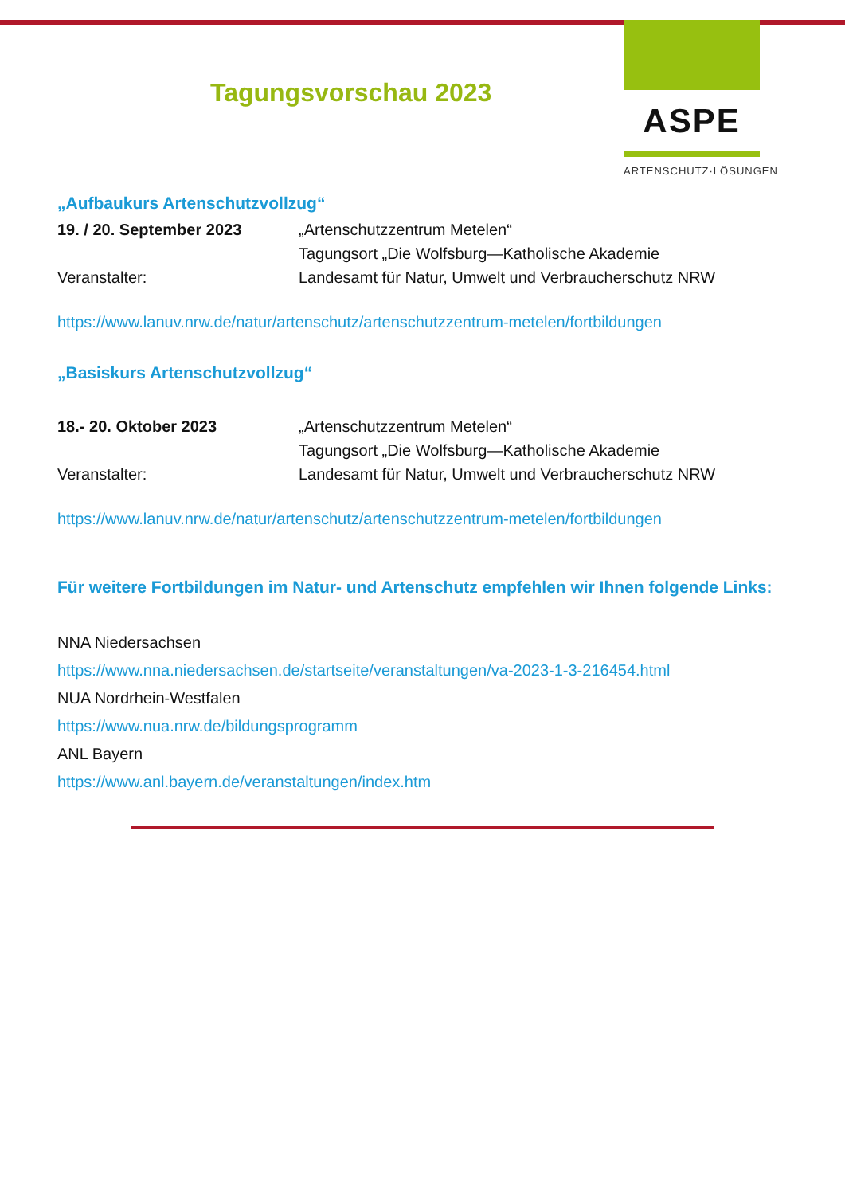ASPE
ARTENSCHUTZ·LÖSUNGEN
Tagungsvorschau 2023
„Aufbaukurs Artenschutzvollzug“
19. / 20. September 2023 „Artenschutzzentrum Metelen“
Tagungsort „Die Wolfsburg—Katholische Akademie
Veranstalter: Landesamt für Natur, Umwelt und Verbraucherschutz NRW
https://www.lanuv.nrw.de/natur/artenschutz/artenschutzzentrum-metelen/fortbildungen
„Basiskurs Artenschutzvollzug“
18.- 20. Oktober 2023 „Artenschutzzentrum Metelen“
Tagungsort „Die Wolfsburg—Katholische Akademie
Veranstalter: Landesamt für Natur, Umwelt und Verbraucherschutz NRW
https://www.lanuv.nrw.de/natur/artenschutz/artenschutzzentrum-metelen/fortbildungen
Für weitere Fortbildungen im Natur- und Artenschutz empfehlen wir Ihnen folgende Links:
NNA Niedersachsen
https://www.nna.niedersachsen.de/startseite/veranstaltungen/va-2023-1-3-216454.html
NUA Nordrhein-Westfalen
https://www.nua.nrw.de/bildungsprogramm
ANL Bayern
https://www.anl.bayern.de/veranstaltungen/index.htm